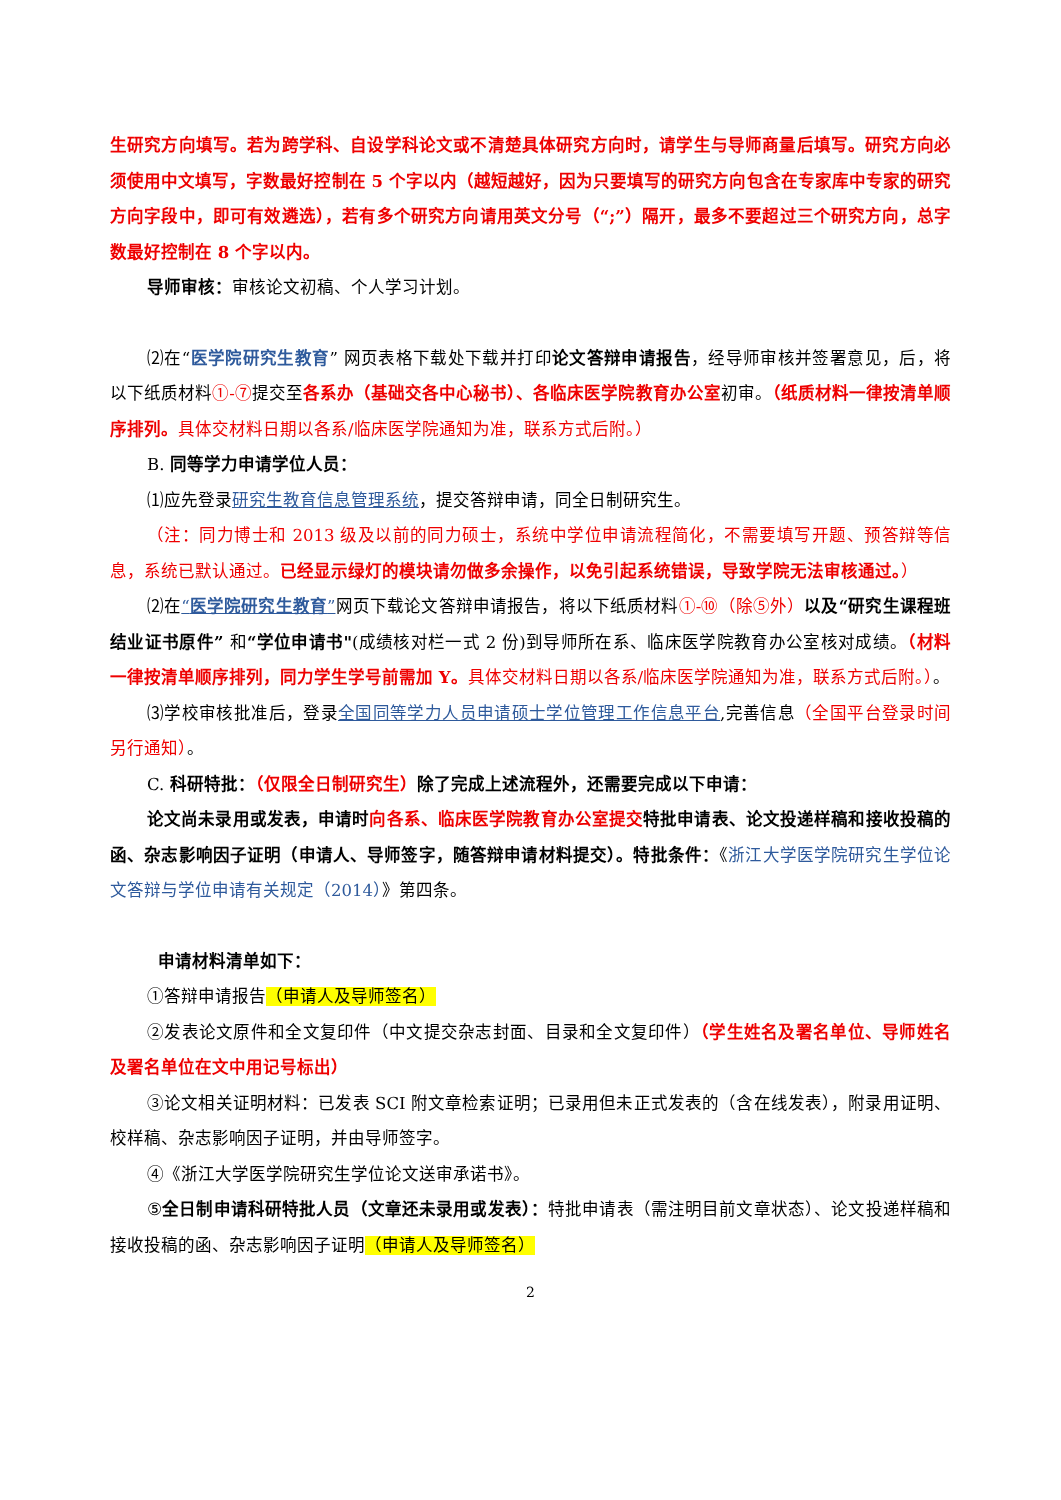生研究方向填写。若为跨学科、自设学科论文或不清楚具体研究方向时，请学生与导师商量后填写。研究方向必须使用中文填写，字数最好控制在 5 个字以内（越短越好，因为只要填写的研究方向包含在专家库中专家的研究方向字段中，即可有效遴选），若有多个研究方向请用英文分号（“;”）隔开，最多不要超过三个研究方向，总字数最好控制在 8 个字以内。
导师审核：审核论文初稿、个人学习计划。
⑵在“医学院研究生教育” 网页表格下载处下载并打印论文答辩申请报告，经导师审核并签署意见，后，将以下纸质材料①-⑦提交至各系办（基础交各中心秘书）、各临床医学院教育办公室初审。（纸质材料一律按清单顺序排列。具体交材料日期以各系/临床医学院通知为准，联系方式后附。）
B. 同等学力申请学位人员：
⑴应先登录研究生教育信息管理系统，提交答辩申请，同全日制研究生。
（注：同力博士和 2013 级及以前的同力硕士，系统中学位申请流程简化，不需要填写开题、预答辩等信息，系统已默认通过。已经显示绿灯的模块请勿做多余操作，以免引起系统错误，导致学院无法审核通过。）
⑵在“医学院研究生教育”网页下载论文答辩申请报告，将以下纸质材料①-⑩（除⑤外）以及“研究生课程班结业证书原件” 和“学位申请书"(成绩核对栏一式 2 份)到导师所在系、临床医学院教育办公室核对成绩。（材料一律按清单顺序排列，同力学生学号前需加 Y。具体交材料日期以各系/临床医学院通知为准，联系方式后附。）。
⑶学校审核批准后，登录全国同等学力人员申请硕士学位管理工作信息平台,完善信息（全国平台登录时间另行通知）。
C. 科研特批：（仅限全日制研究生）除了完成上述流程外，还需要完成以下申请：
论文尚未录用或发表，申请时 向各系、临床医学院教育办公室提交 特批申请表、论文投递样稿和接收投稿的函、杂志影响因子证明（申请人、导师签字，随答辩申请材料提交）。特批条件：《浙江大学医学院研究生学位论文答辩与学位申请有关规定（2014）》第四条。
申请材料清单如下：
①答辩申请报告（申请人及导师签名）
②发表论文原件和全文复印件（中文提交杂志封面、目录和全文复印件）（学生姓名及署名单位、导师姓名及署名单位在文中用记号标出）
③论文相关证明材料：已发表 SCI 附文章检索证明；已录用但未正式发表的（含在线发表），附录用证明、校样稿、杂志影响因子证明，并由导师签字。
④《浙江大学医学院研究生学位论文送审承诺书》。
⑤全日制申请科研特批人员（文章还未录用或发表）：特批申请表（需注明目前文章状态）、论文投递样稿和接收投稿的函、杂志影响因子证明（申请人及导师签名）
2